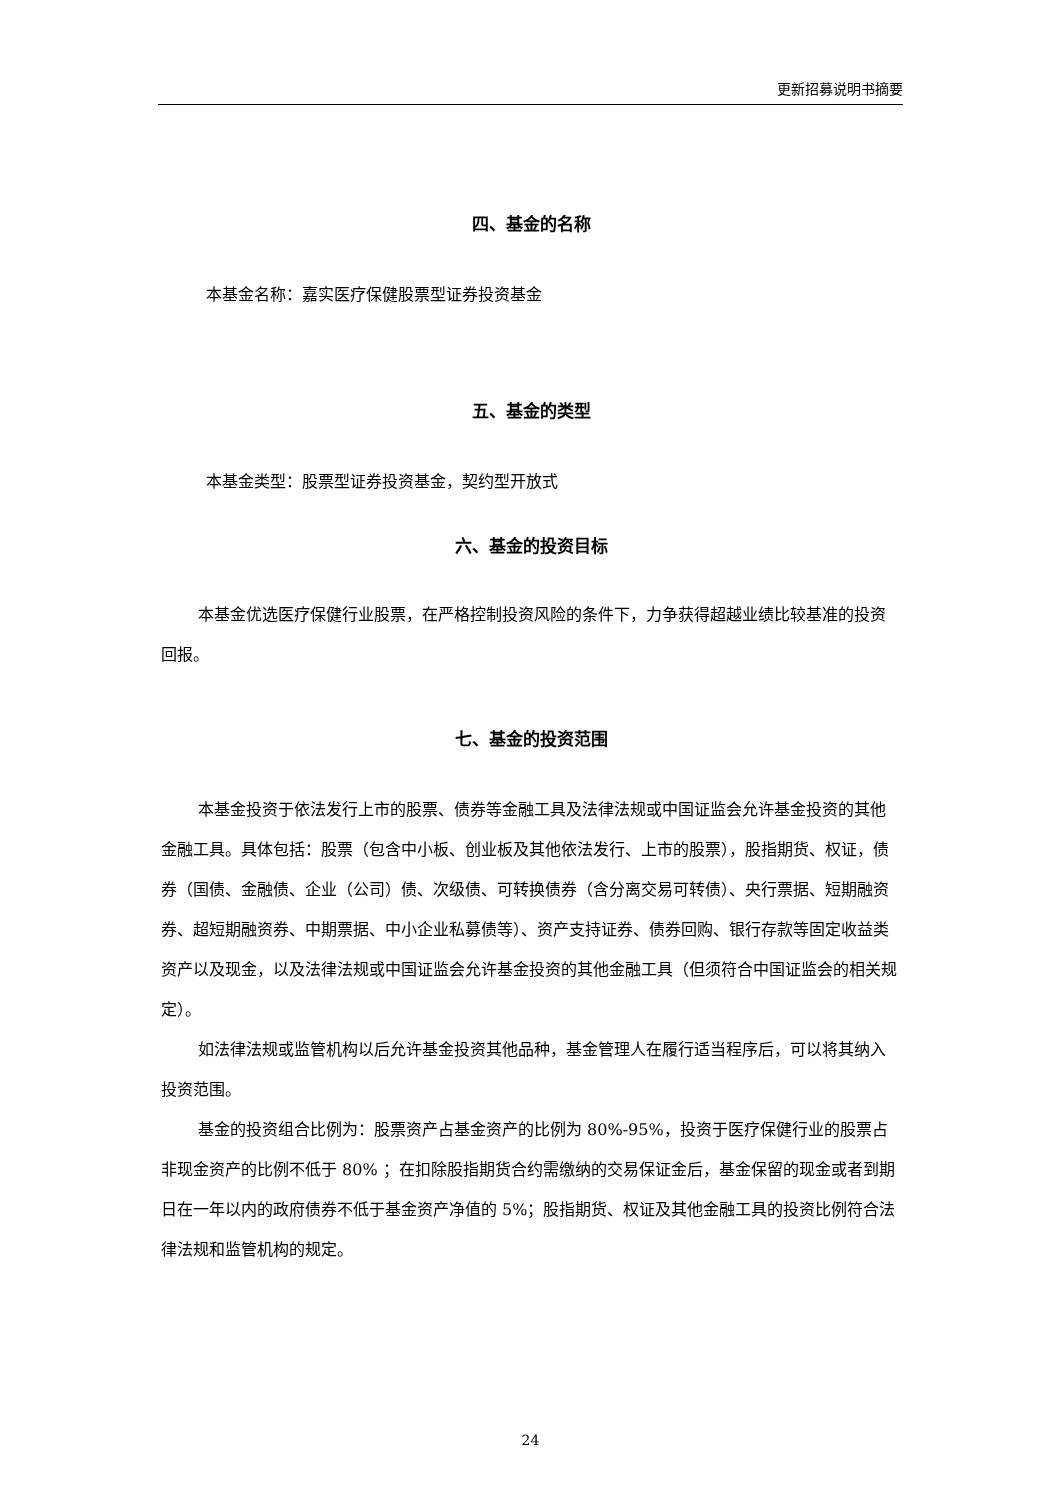更新招募说明书摘要
四、基金的名称
本基金名称：嘉实医疗保健股票型证券投资基金
五、基金的类型
本基金类型：股票型证券投资基金，契约型开放式
六、基金的投资目标
本基金优选医疗保健行业股票，在严格控制投资风险的条件下，力争获得超越业绩比较基准的投资回报。
七、基金的投资范围
本基金投资于依法发行上市的股票、债券等金融工具及法律法规或中国证监会允许基金投资的其他金融工具。具体包括：股票（包含中小板、创业板及其他依法发行、上市的股票），股指期货、权证，债券（国债、金融债、企业（公司）债、次级债、可转换债券（含分离交易可转债）、央行票据、短期融资券、超短期融资券、中期票据、中小企业私募债等）、资产支持证券、债券回购、银行存款等固定收益类资产以及现金，以及法律法规或中国证监会允许基金投资的其他金融工具（但须符合中国证监会的相关规定）。
如法律法规或监管机构以后允许基金投资其他品种，基金管理人在履行适当程序后，可以将其纳入投资范围。
基金的投资组合比例为：股票资产占基金资产的比例为 80%-95%，投资于医疗保健行业的股票占非现金资产的比例不低于 80% ；在扣除股指期货合约需缴纳的交易保证金后，基金保留的现金或者到期日在一年以内的政府债券不低于基金资产净值的 5%；股指期货、权证及其他金融工具的投资比例符合法律法规和监管机构的规定。
24